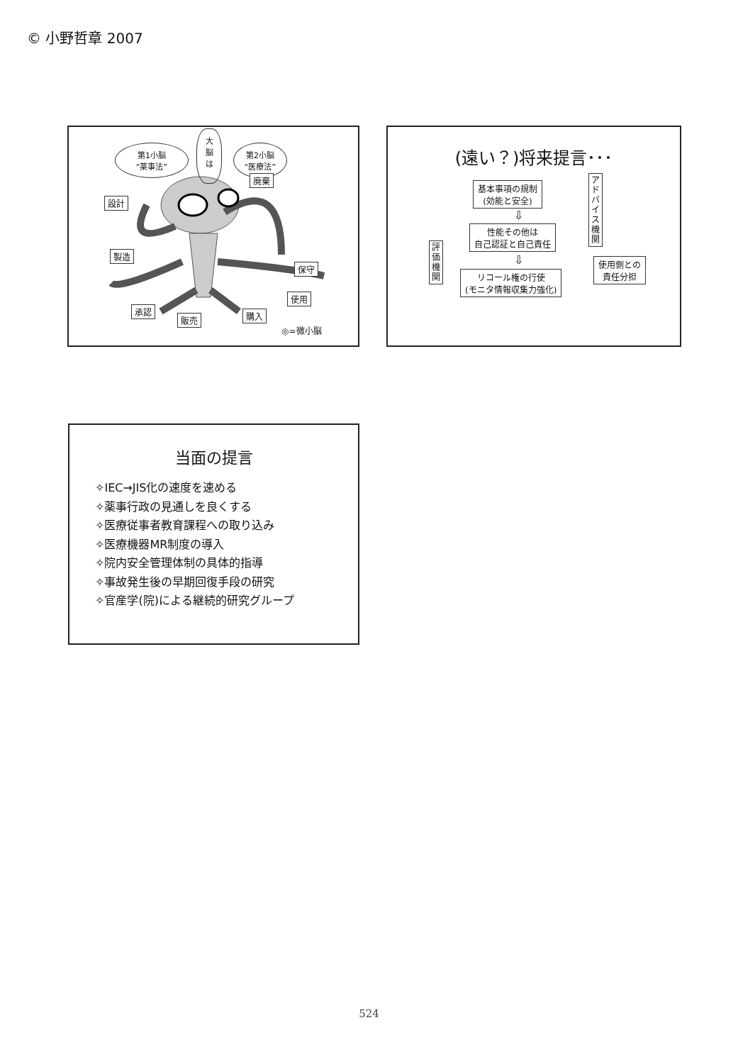© 小野哲章 2007
第1小脳
“薬事法”
大
脳
は
第2小脳
“医療法”
廃棄
設計
製造
保守
使用
承認
販売 購入
◎=微小脳
(遠い？)将来提言･･･
基本事項の規制
(効能と安全)
⇩
性能その他は
自己認証と自己責任
⇩
リコール権の行使
(モニタ情報収集力強化)
アドバイス機関
評価機関
使用側との
責任分担
当面の提言
✧IEC→JIS化の速度を速める
✧薬事行政の見通しを良くする
✧医療従事者教育課程への取り込み
✧医療機器MR制度の導入
✧院内安全管理体制の具体的指導
✧事故発生後の早期回復手段の研究
✧官産学(院)による継続的研究グループ
524